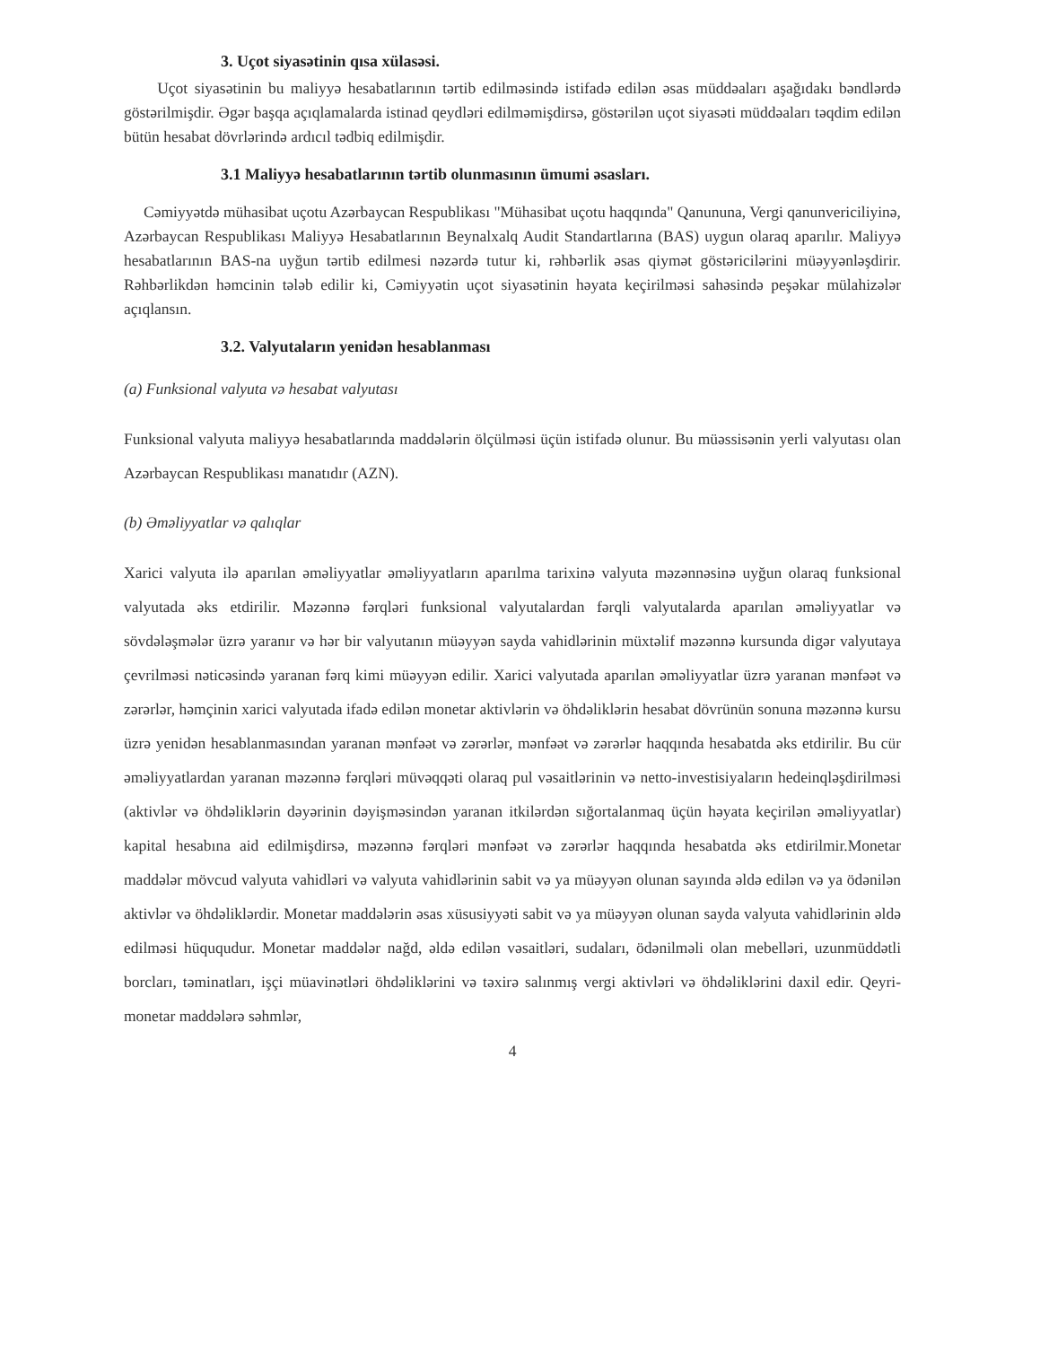3. Uçot siyasətinin qısa xülasəsi.
Uçot siyasətinin bu maliyyə hesabatlarının tərtib edilməsində istifadə edilən əsas müddəaları aşağıdakı bəndlərdə göstərilmişdir. Əgər başqa açıqlamalarda istinad qeydləri edilməmişdirsə, göstərilən uçot siyasəti müddəaları təqdim edilən bütün hesabat dövrlərində ardıcıl tədbiq edilmişdir.
3.1 Maliyyə hesabatlarının tərtib olunmasının ümumi əsasları.
Cəmiyyətdə mühasibat uçotu Azərbaycan Respublikası "Mühasibat uçotu haqqında" Qanununa, Vergi qanunvericiliyinə, Azərbaycan Respublikası Maliyyə Hesabatlarının Beynalxalq Audit Standartlarına (BAS) uygun olaraq aparılır. Maliyyə hesabatlarının BAS-na uyğun tərtib edilmesi nəzərdə tutur ki, rəhbərlik əsas qiymət göstəricilərini müəyyənləşdirir. Rəhbərlikdən həmcinin tələb edilir ki, Cəmiyyətin uçot siyasətinin həyata keçirilməsi sahəsində peşəkar mülahizələr açıqlansın.
3.2. Valyutaların yenidən hesablanması
(a) Funksional valyuta və hesabat valyutası
Funksional valyuta maliyyə hesabatlarında maddələrin ölçülməsi üçün istifadə olunur. Bu müəssisənin yerli valyutası olan Azərbaycan Respublikası manatıdır (AZN).
(b) Əməliyyatlar və qalıqlar
Xarici valyuta ilə aparılan əməliyyatlar əməliyyatların aparılma tarixinə valyuta məzənnəsinə uyğun olaraq funksional valyutada əks etdirilir. Məzənnə fərqləri funksional valyutalardan fərqli valyutalarda aparılan əməliyyatlar və sövdələşmələr üzrə yaranır və hər bir valyutanın müəyyən sayda vahidlərinin müxtəlif məzənnə kursunda digər valyutaya çevrilməsi nəticəsində yaranan fərq kimi müəyyən edilir. Xarici valyutada aparılan əməliyyatlar üzrə yaranan mənfəət və zərərlər, həmçinin xarici valyutada ifadə edilən monetar aktivlərin və öhdəliklərin hesabat dövrünün sonuna məzənnə kursu üzrə yenidən hesablanmasından yaranan mənfəət və zərərlər, mənfəət və zərərlər haqqında hesabatda əks etdirilir. Bu cür əməliyyatlardan yaranan məzənnə fərqləri müvəqqəti olaraq pul vəsaitlərinin və netto-investisiyaların hedeinqləşdirilməsi (aktivlər və öhdəliklərin dəyərinin dəyişməsindən yaranan itkilərdən sığortalanmaq üçün həyata keçirilən əməliyyatlar) kapital hesabına aid edilmişdirsə, məzənnə fərqləri mənfəət və zərərlər haqqında hesabatda əks etdirilmir.Monetar maddələr mövcud valyuta vahidləri və valyuta vahidlərinin sabit və ya müəyyən olunan sayında əldə edilən və ya ödənilən aktivlər və öhdəliklərdir. Monetar maddələrin əsas xüsusiyyəti sabit və ya müəyyən olunan sayda valyuta vahidlərinin əldə edilməsi hüququdur. Monetar maddələr nağd, əldə edilən vəsaitləri, sudaları, ödənilməli olan mebelləri, uzunmüddətli borcları, təminatları, işçi müavinətləri öhdəliklərini və təxirə salınmış vergi aktivləri və öhdəliklərini daxil edir. Qeyri-monetar maddələrə səhmlər,
4